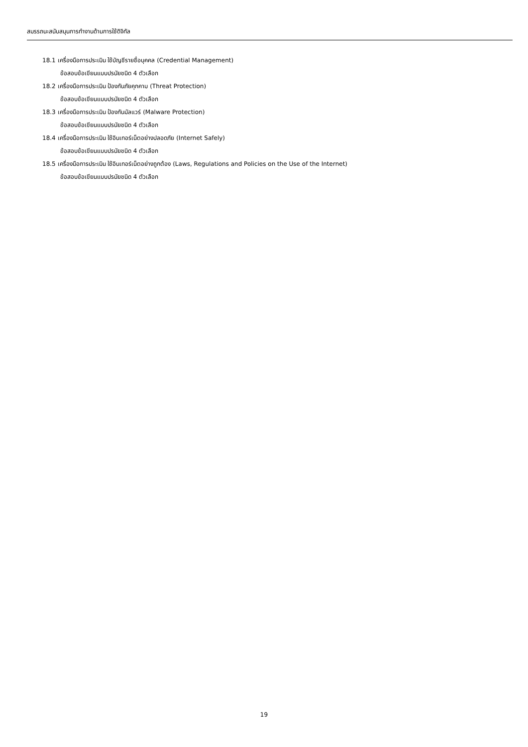สมรรถนะสนับสนุนการทำงานด้านการใช้ดิจิทัล
18.1 เครื่องมือการประเมิน ใช้บัญชีรายชื่อบุคคล (Credential Management)
ข้อสอบข้อเขียนแบบปรนัยชนิด 4 ตัวเลือก
18.2 เครื่องมือการประเมิน ป้องกันภัยคุกคาม (Threat Protection)
ข้อสอบข้อเขียนแบบปรนัยชนิด 4 ตัวเลือก
18.3 เครื่องมือการประเมิน ป้องกันมัลแวร์ (Malware Protection)
ข้อสอบข้อเขียนแบบปรนัยชนิด 4 ตัวเลือก
18.4 เครื่องมือการประเมิน ใช้อินเทอร์เน็ตอย่างปลอดภัย (Internet Safely)
ข้อสอบข้อเขียนแบบปรนัยชนิด 4 ตัวเลือก
18.5 เครื่องมือการประเมิน ใช้อินเทอร์เน็ตอย่างถูกต้อง (Laws, Regulations and Policies on the Use of the Internet)
ข้อสอบข้อเขียนแบบปรนัยชนิด 4 ตัวเลือก
19